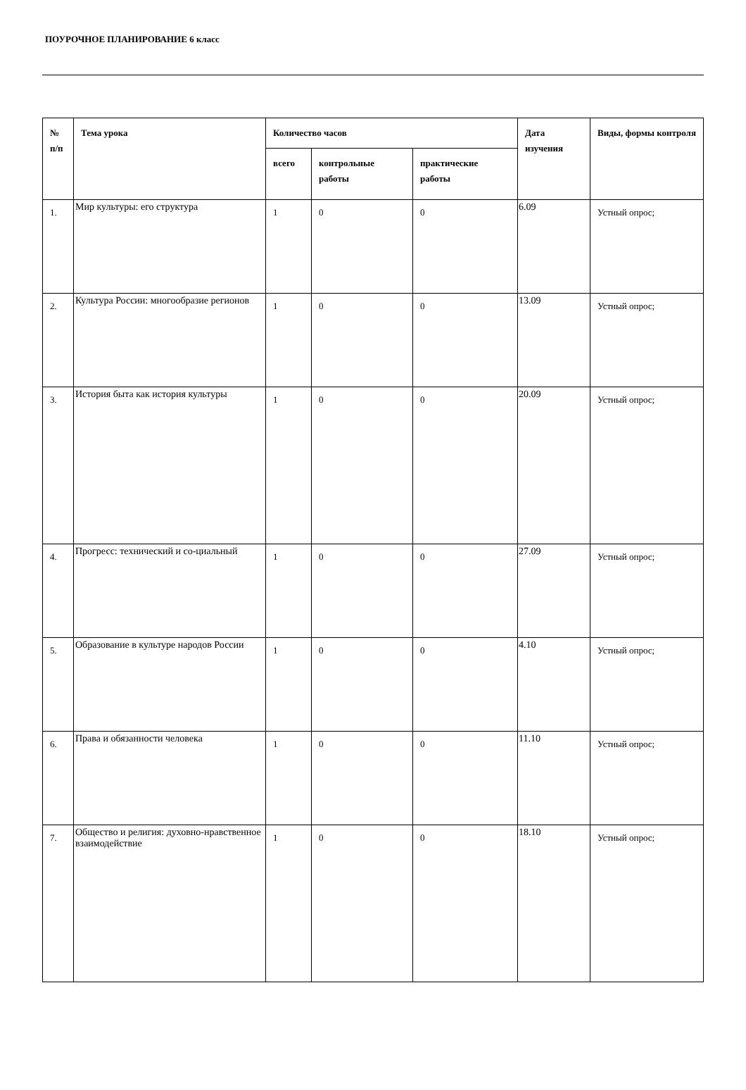ПОУРОЧНОЕ ПЛАНИРОВАНИЕ 6 класс
| № п/п | Тема урока | Количество часов | | | Дата изучения | Виды, формы контроля |
| --- | --- | --- | --- | --- | --- | --- |
| | | всего | контрольные работы | практические работы | | |
| 1. | Мир культуры: его структура | 1 | 0 | 0 | 6.09 | Устный опрос; |
| 2. | Культура России: многообразие регионов | 1 | 0 | 0 | 13.09 | Устный опрос; |
| 3. | История быта как история культуры | 1 | 0 | 0 | 20.09 | Устный опрос; |
| 4. | Прогресс: технический и со-циальный | 1 | 0 | 0 | 27.09 | Устный опрос; |
| 5. | Образование в культуре народов России | 1 | 0 | 0 | 4.10 | Устный опрос; |
| 6. | Права и обязанности человека | 1 | 0 | 0 | 11.10 | Устный опрос; |
| 7. | Общество и религия: духовно-нравственное взаимодействие | 1 | 0 | 0 | 18.10 | Устный опрос; |